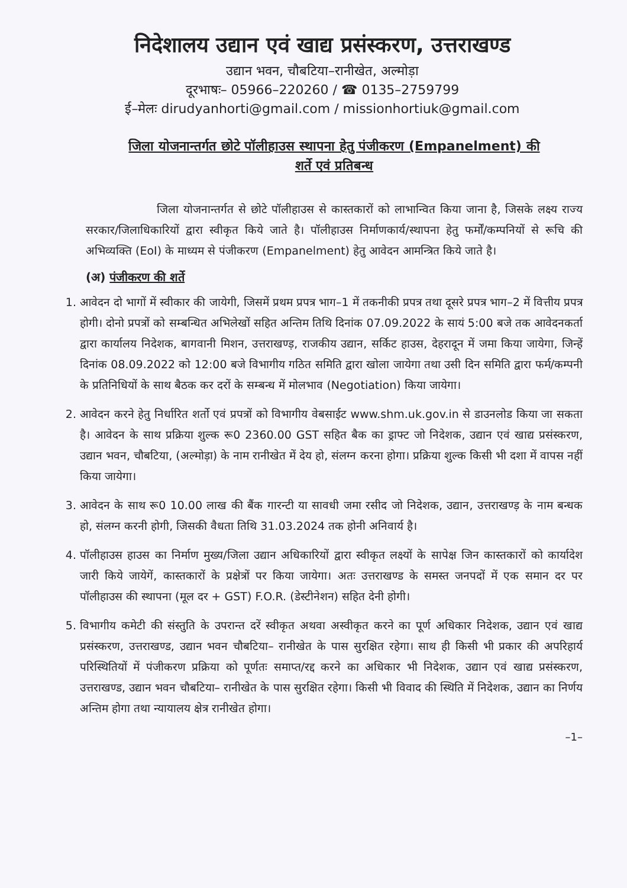निदेशालय उद्यान एवं खाद्य प्रसंस्करण, उत्तराखण्ड
उद्यान भवन, चौबटिया–रानीखेत, अल्मोड़ा
दूरभाषः– 05966–220260 / ☎ 0135–2759799
ई–मेलः dirudyanhorti@gmail.com / missionhortiuk@gmail.com
जिला योजनान्तर्गत छोटे पॉलीहाउस स्थापना हेतु पंजीकरण (Empanelment) की
शर्ते एवं प्रतिबन्ध
जिला योजनान्तर्गत से छोटे पॉलीहाउस से कास्तकारों को लाभान्वित किया जाना है, जिसके लक्ष्य राज्य सरकार/जिलाधिकारियों द्वारा स्वीकृत किये जाते है। पॉलीहाउस निर्माणकार्य/स्थापना हेतु फर्मों/कम्पनियों से रूचि की अभिव्यक्ति (EoI) के माध्यम से पंजीकरण (Empanelment) हेतु आवेदन आमन्त्रित किये जाते है।
(अ) पंजीकरण की शर्ते
1. आवेदन दो भागों में स्वीकार की जायेगी, जिसमें प्रथम प्रपत्र भाग–1 में तकनीकी प्रपत्र तथा दूसरे प्रपत्र भाग–2 में वित्तीय प्रपत्र होगी। दोनो प्रपत्रों को सम्बन्धित अभिलेखों सहित अन्तिम तिथि दिनांक 07.09.2022 के सायं 5:00 बजे तक आवेदनकर्ता द्वारा कार्यालय निदेशक, बागवानी मिशन, उत्तराखण्ड़, राजकीय उद्यान, सर्किट हाउस, देहरादून में जमा किया जायेगा, जिन्हें दिनांक 08.09.2022 को 12:00 बजे विभागीय गठित समिति द्वारा खोला जायेगा तथा उसी दिन समिति द्वारा फर्म/कम्पनी के प्रतिनिधियों के साथ बैठक कर दरों के सम्बन्ध में मोलभाव (Negotiation) किया जायेगा।
2. आवेदन करने हेतु निर्धारित शर्तो एवं प्रपत्रों को विभागीय वेबसाईट www.shm.uk.gov.in से डाउनलोड किया जा सकता है। आवेदन के साथ प्रक्रिया शुल्क रू0 2360.00 GST सहित बैक का ड्राफ्ट जो निदेशक, उद्यान एवं खाद्य प्रसंस्करण, उद्यान भवन, चौबटिया, (अल्मोड़ा) के नाम रानीखेत में देय हो, संलग्न करना होगा। प्रक्रिया शुल्क किसी भी दशा में वापस नहीं किया जायेगा।
3. आवेदन के साथ रू0 10.00 लाख की बैंक गारन्टी या सावधी जमा रसीद जो निदेशक, उद्यान, उत्तराखण्ड़ के नाम बन्धक हो, संलग्न करनी होगी, जिसकी वैधता तिथि 31.03.2024 तक होनी अनिवार्य है।
4. पॉलीहाउस हाउस का निर्माण मुख्य/जिला उद्यान अधिकारियों द्वारा स्वीकृत लक्ष्यों के सापेक्ष जिन कास्तकारों को कार्यादेश जारी किये जायेगें, कास्तकारों के प्रक्षेत्रों पर किया जायेगा। अतः उत्तराखण्ड के समस्त जनपदों में एक समान दर पर पॉलीहाउस की स्थापना (मूल दर + GST) F.O.R. (डेस्टीनेशन) सहित देनी होगी।
5. विभागीय कमेटी की संस्तुति के उपरान्त दरें स्वीकृत अथवा अस्वीकृत करने का पूर्ण अधिकार निदेशक, उद्यान एवं खाद्य प्रसंस्करण, उत्तराखण्ड, उद्यान भवन चौबटिया– रानीखेत के पास सुरक्षित रहेगा। साथ ही किसी भी प्रकार की अपरिहार्य परिस्थितियों में पंजीकरण प्रक्रिया को पूर्णतः समाप्त/रद्द करने का अधिकार भी निदेशक, उद्यान एवं खाद्य प्रसंस्करण, उत्तराखण्ड, उद्यान भवन चौबटिया– रानीखेत के पास सुरक्षित रहेगा। किसी भी विवाद की स्थिति में निदेशक, उद्यान का निर्णय अन्तिम होगा तथा न्यायालय क्षेत्र रानीखेत होगा।
–1–